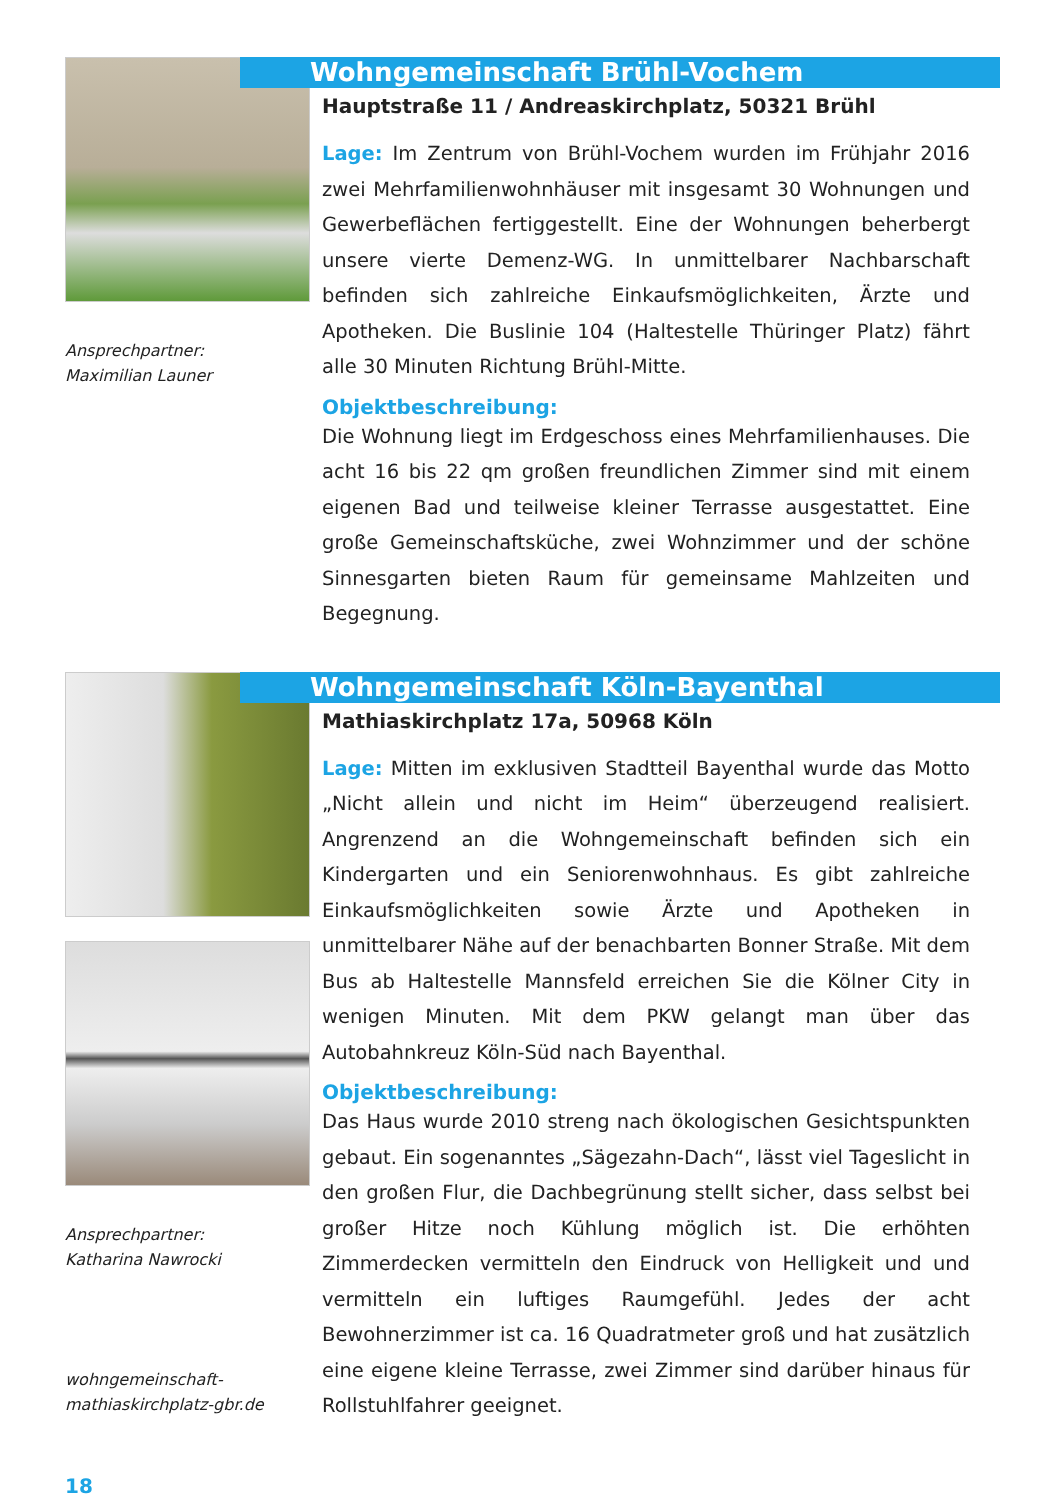Ansprechpartner:
Maximilian Launer
Wohngemeinschaft Brühl-Vochem
Hauptstraße 11 / Andreaskirchplatz, 50321 Brühl
Lage: Im Zentrum von Brühl-Vochem wurden im Frühjahr 2016 zwei Mehrfamilienwohnhäuser mit insgesamt 30 Wohnungen und Gewerbeflächen fertiggestellt. Eine der Wohnungen beherbergt unsere vierte Demenz-WG. In unmittelbarer Nachbarschaft befinden sich zahlreiche Einkaufsmöglichkeiten, Ärzte und Apotheken. Die Buslinie 104 (Haltestelle Thüringer Platz) fährt alle 30 Minuten Richtung Brühl-Mitte.
Objektbeschreibung:
Die Wohnung liegt im Erdgeschoss eines Mehrfamilienhauses. Die acht 16 bis 22 qm großen freundlichen Zimmer sind mit einem eigenen Bad und teilweise kleiner Terrasse ausgestattet. Eine große Gemeinschaftsküche, zwei Wohnzimmer und der schöne Sinnesgarten bieten Raum für gemeinsame Mahlzeiten und Begegnung.
Ansprechpartner:
Katharina Nawrocki
wohngemeinschaft-
mathiaskirchplatz-gbr.de
Wohngemeinschaft Köln-Bayenthal
Mathiaskirchplatz 17a, 50968 Köln
Lage: Mitten im exklusiven Stadtteil Bayenthal wurde das Motto „Nicht allein und nicht im Heim“ überzeugend realisiert. Angrenzend an die Wohngemeinschaft befinden sich ein Kindergarten und ein Seniorenwohnhaus. Es gibt zahlreiche Einkaufsmöglichkeiten sowie Ärzte und Apotheken in unmittelbarer Nähe auf der benachbarten Bonner Straße. Mit dem Bus ab Haltestelle Mannsfeld erreichen Sie die Kölner City in wenigen Minuten. Mit dem PKW gelangt man über das Autobahnkreuz Köln-Süd nach Bayenthal.
Objektbeschreibung:
Das Haus wurde 2010 streng nach ökologischen Gesichtspunkten gebaut. Ein sogenanntes „Sägezahn-Dach“, lässt viel Tageslicht in den großen Flur, die Dachbegrünung stellt sicher, dass selbst bei großer Hitze noch Kühlung möglich ist. Die erhöhten Zimmerdecken vermitteln den Eindruck von Helligkeit und und vermitteln ein luftiges Raumgefühl. Jedes der acht Bewohnerzimmer ist ca. 16 Quadratmeter groß und hat zusätzlich eine eigene kleine Terrasse, zwei Zimmer sind darüber hinaus für Rollstuhlfahrer geeignet.
18